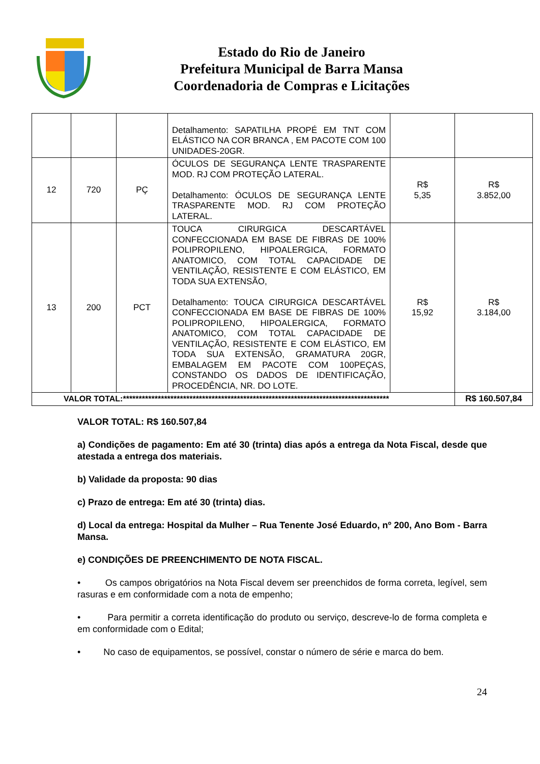Estado do Rio de Janeiro
Prefeitura Municipal de Barra Mansa
Coordenadoria de Compras e Licitações
| | | | Detalhamento: SAPATILHA PROPÉ EM TNT COM ELÁSTICO NA COR BRANCA , EM PACOTE COM 100 UNIDADES-20GR. | | |
| 12 | 720 | PÇ | ÓCULOS DE SEGURANÇA LENTE TRASPARENTE MOD. RJ COM PROTEÇÃO LATERAL. Detalhamento: ÓCULOS DE SEGURANÇA LENTE TRASPARENTE MOD. RJ COM PROTEÇÃO LATERAL. | R$ 5,35 | R$ 3.852,00 |
| 13 | 200 | PCT | TOUCA CIRURGICA DESCARTÁVEL CONFECCIONADA EM BASE DE FIBRAS DE 100% POLIPROPILENO, HIPOALERGICA, FORMATO ANATOMICO, COM TOTAL CAPACIDADE DE VENTILAÇÃO, RESISTENTE E COM ELÁSTICO, EM TODA SUA EXTENSÃO, Detalhamento: TOUCA CIRURGICA DESCARTÁVEL CONFECCIONADA EM BASE DE FIBRAS DE 100% POLIPROPILENO, HIPOALERGICA, FORMATO ANATOMICO, COM TOTAL CAPACIDADE DE VENTILAÇÃO, RESISTENTE E COM ELÁSTICO, EM TODA SUA EXTENSÃO, GRAMATURA 20GR, EMBALAGEM EM PACOTE COM 100PEÇAS, CONSTANDO OS DADOS DE IDENTIFICAÇÃO, PROCEDÊNCIA, NR. DO LOTE. | R$ 15,92 | R$ 3.184,00 |
| VALOR TOTAL:************************************************************************************ | | | | | R$ 160.507,84 |
VALOR TOTAL: R$ 160.507,84
a) Condições de pagamento: Em até 30 (trinta) dias após a entrega da Nota Fiscal, desde que atestada a entrega dos materiais.
b) Validade da proposta: 90 dias
c) Prazo de entrega: Em até 30 (trinta) dias.
d) Local da entrega: Hospital da Mulher – Rua Tenente José Eduardo, nº 200, Ano Bom - Barra Mansa.
e) CONDIÇÕES DE PREENCHIMENTO DE NOTA FISCAL.
• Os campos obrigatórios na Nota Fiscal devem ser preenchidos de forma correta, legível, sem rasuras e em conformidade com a nota de empenho;
• Para permitir a correta identificação do produto ou serviço, descreve-lo de forma completa e em conformidade com o Edital;
• No caso de equipamentos, se possível, constar o número de série e marca do bem.
24